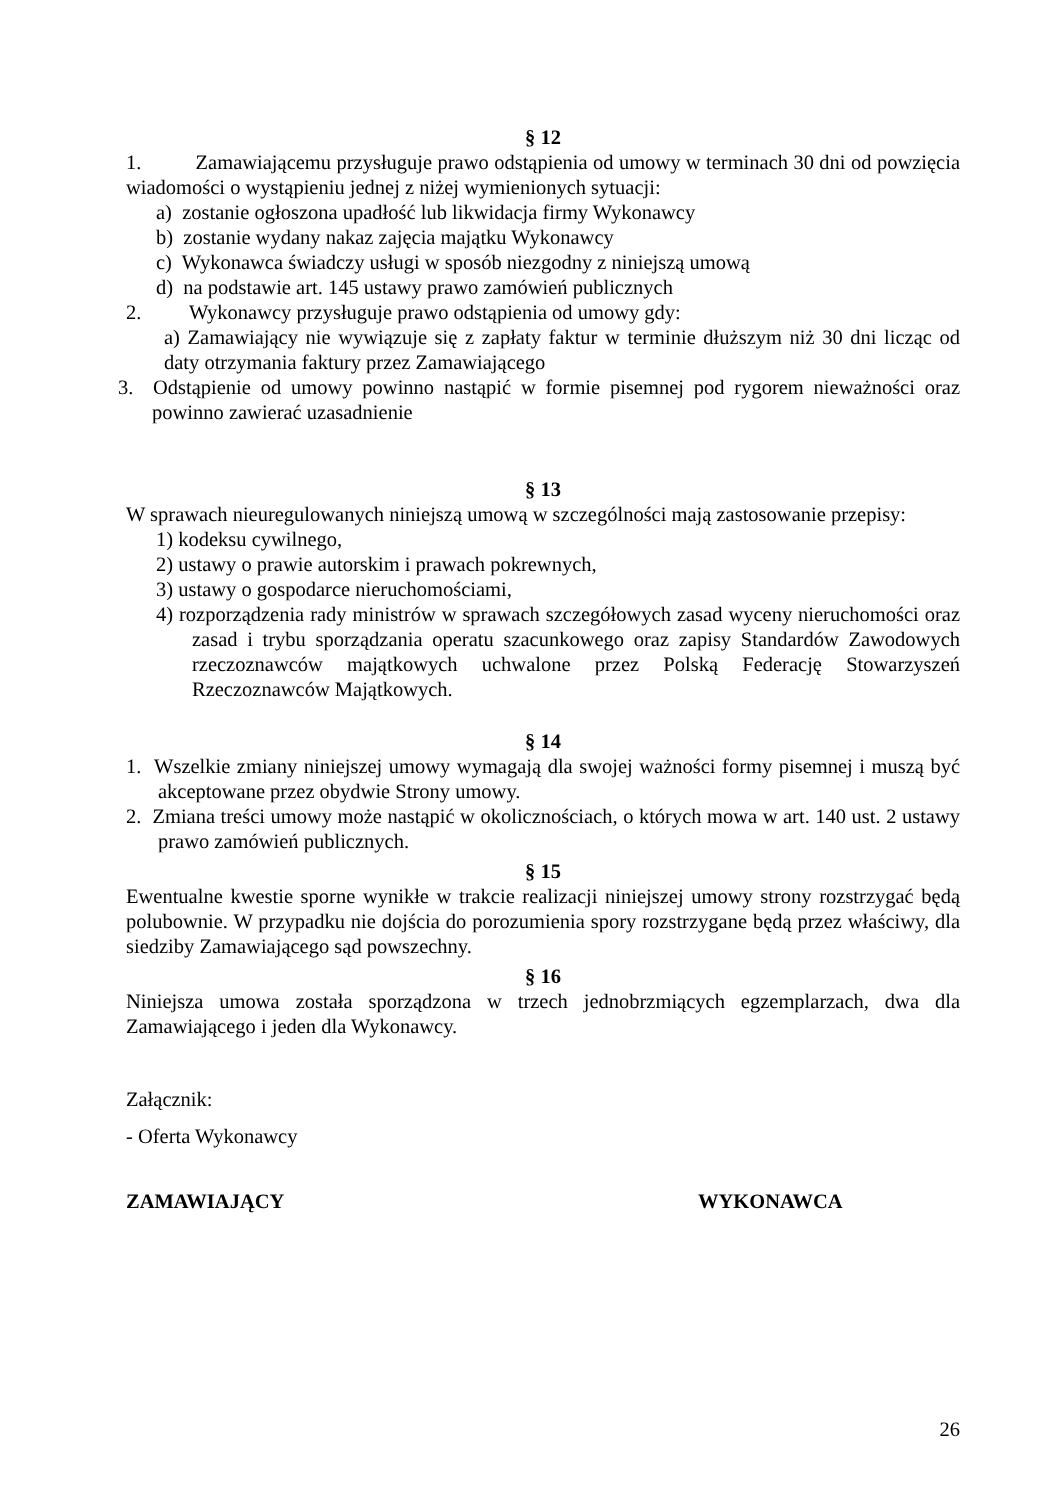§ 12
1. Zamawiającemu przysługuje prawo odstąpienia od umowy w terminach 30 dni od powzięcia wiadomości o wystąpieniu jednej z niżej wymienionych sytuacji:
a) zostanie ogłoszona upadłość lub likwidacja firmy Wykonawcy
b) zostanie wydany nakaz zajęcia majątku Wykonawcy
c) Wykonawca świadczy usługi w sposób niezgodny z niniejszą umową
d) na podstawie art. 145 ustawy prawo zamówień publicznych
2. Wykonawcy przysługuje prawo odstąpienia od umowy gdy:
a) Zamawiający nie wywiązuje się z zapłaty faktur w terminie dłuższym niż 30 dni licząc od daty otrzymania faktury przez Zamawiającego
3. Odstąpienie od umowy powinno nastąpić w formie pisemnej pod rygorem nieważności oraz powinno zawierać uzasadnienie
§ 13
W sprawach nieuregulowanych niniejszą umową w szczególności mają zastosowanie przepisy:
1) kodeksu cywilnego,
2) ustawy o prawie autorskim i prawach pokrewnych,
3) ustawy o gospodarce nieruchomościami,
4) rozporządzenia rady ministrów w sprawach szczegółowych zasad wyceny nieruchomości oraz zasad i trybu sporządzania operatu szacunkowego oraz zapisy Standardów Zawodowych rzeczoznawców majątkowych uchwalone przez Polską Federację Stowarzyszeń Rzeczoznawców Majątkowych.
§ 14
1. Wszelkie zmiany niniejszej umowy wymagają dla swojej ważności formy pisemnej i muszą być akceptowane przez obydwie Strony umowy.
2. Zmiana treści umowy może nastąpić w okolicznościach, o których mowa w art. 140 ust. 2 ustawy prawo zamówień publicznych.
§ 15
Ewentualne kwestie sporne wynikłe w trakcie realizacji niniejszej umowy strony rozstrzygać będą polubownie. W przypadku nie dojścia do porozumienia spory rozstrzygane będą przez właściwy, dla siedziby Zamawiającego sąd powszechny.
§ 16
Niniejsza umowa została sporządzona w trzech jednobrzmiących egzemplarzach, dwa dla Zamawiającego i jeden dla Wykonawcy.
Załącznik:
- Oferta Wykonawcy
ZAMAWIAJĄCY WYKONAWCA
26